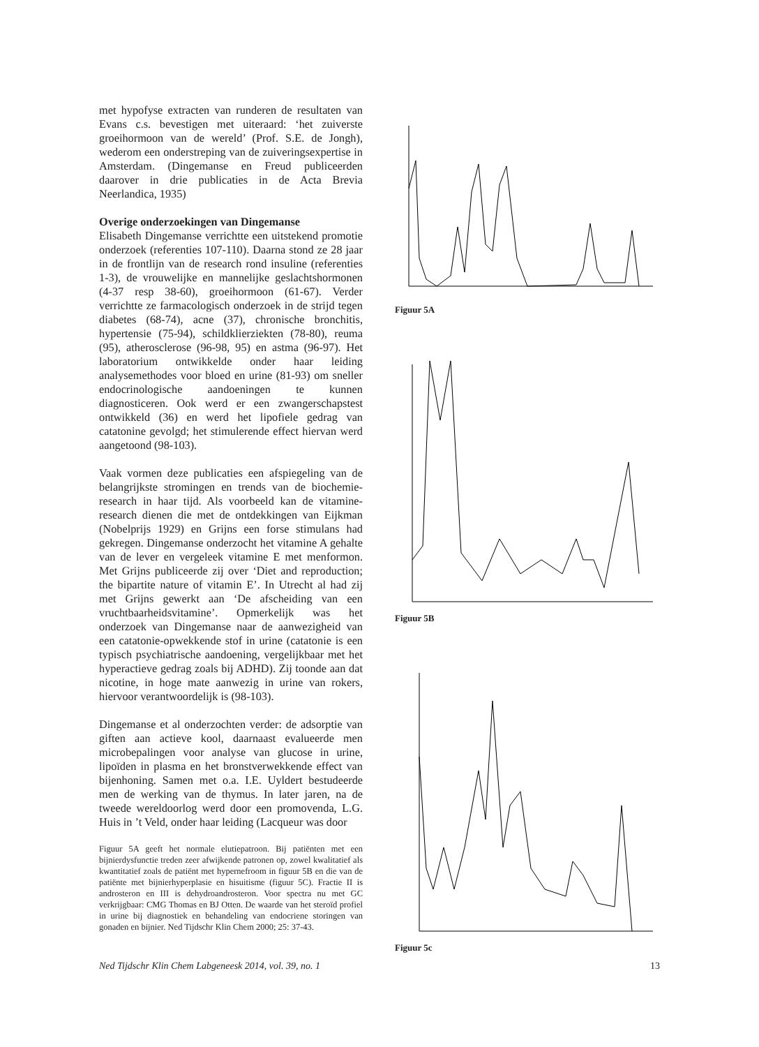met hypofyse extracten van runderen de resultaten van Evans c.s. bevestigen met uiteraard: ‘het zuiverste groeihormoon van de wereld’ (Prof. S.E. de Jongh), wederom een onderstreping van de zuiveringsexpertise in Amsterdam. (Dingemanse en Freud publiceerden daarover in drie publicaties in de Acta Brevia Neerlandica, 1935)
Overige onderzoekingen van Dingemanse
Elisabeth Dingemanse verrichtte een uitstekend promotie onderzoek (referenties 107-110). Daarna stond ze 28 jaar in de frontlijn van de research rond insuline (referenties 1-3), de vrouwelijke en mannelijke geslachtshormonen (4-37 resp 38-60), groeihormoon (61-67). Verder verrichtte ze farmacologisch onderzoek in de strijd tegen diabetes (68-74), acne (37), chronische bronchitis, hypertensie (75-94), schildklierziekten (78-80), reuma (95), atherosclerose (96-98, 95) en astma (96-97). Het laboratorium ontwikkelde onder haar leiding analysemethodes voor bloed en urine (81-93) om sneller endocrinologische aandoeningen te kunnen diagnosticeren. Ook werd er een zwangerschapstest ontwikkeld (36) en werd het lipofiele gedrag van catatonine gevolgd; het stimulerende effect hiervan werd aangetoond (98-103).
Vaak vormen deze publicaties een afspiegeling van de belangrijkste stromingen en trends van de biochemie-research in haar tijd. Als voorbeeld kan de vitamine-research dienen die met de ontdekkingen van Eijkman (Nobelprijs 1929) en Grijns een forse stimulans had gekregen. Dingemanse onderzocht het vitamine A gehalte van de lever en vergeleek vitamine E met menformon. Met Grijns publiceerde zij over ‘Diet and reproduction; the bipartite nature of vitamin E’. In Utrecht al had zij met Grijns gewerkt aan ‘De afscheiding van een vruchtbaarheidsvitamine’. Opmerkelijk was het onderzoek van Dingemanse naar de aanwezigheid van een catatonie-opwekkende stof in urine (catatonie is een typisch psychiatrische aandoening, vergelijkbaar met het hyperactieve gedrag zoals bij ADHD). Zij toonde aan dat nicotine, in hoge mate aanwezig in urine van rokers, hiervoor verantwoordelijk is (98-103).
Dingemanse et al onderzochten verder: de adsorptie van giften aan actieve kool, daarnaast evalueerde men microbepalingen voor analyse van glucose in urine, lipoïden in plasma en het bronstverwekkende effect van bijenhoning. Samen met o.a. I.E. Uyldert bestudeerde men de werking van de thymus. In later jaren, na de tweede wereldoorlog werd door een promovenda, L.G. Huis in ’t Veld, onder haar leiding (Lacqueur was door
Figuur 5A geeft het normale elutiepatroon. Bij patiënten met een bijnierdysfunctie treden zeer afwijkende patronen op, zowel kwalitatief als kwantitatief zoals de patiënt met hypernefroom in figuur 5B en die van de patiënte met bijnierhyperplasie en hisuitisme (figuur 5C). Fractie II is androsteron en III is dehydroandrosteron. Voor spectra nu met GC verkrijgbaar: CMG Thomas en BJ Otten. De waarde van het steroïd profiel in urine bij diagnostiek en behandeling van endocriene storingen van gonaden en bijnier. Ned Tijdschr Klin Chem 2000; 25: 37-43.
Figuur 5A
Figuur 5B
Figuur 5c
Ned Tijdschr Klin Chem Labgeneesk 2014, vol. 39, no. 1 13